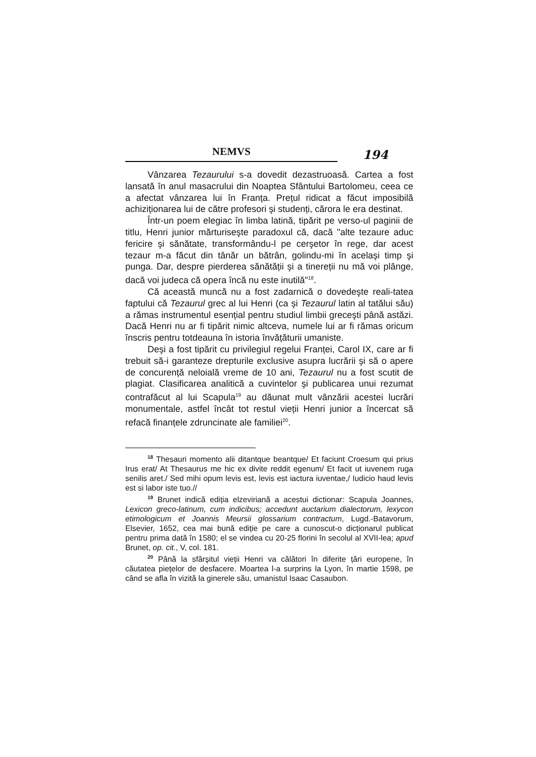NEMVS
194
Vânzarea Tezaurului s-a dovedit dezastruoasă. Cartea a fost lansată în anul masacrului din Noaptea Sfântului Bartolomeu, ceea ce a afectat vânzarea lui în Franța. Prețul ridicat a făcut imposibilă achiziționarea lui de către profesori şi studenți, cărora le era destinat.
Într-un poem elegiac în limba latină, tipărit pe verso-ul paginii de titlu, Henri junior mărturiseşte paradoxul că, dacă "alte tezaure aduc fericire şi sănătate, transformându-l pe cerşetor în rege, dar acest tezaur m-a făcut din tânăr un bătrân, golindu-mi în acelaşi timp şi punga. Dar, despre pierderea sănătății şi a tinereții nu mă voi plânge, dacă voi judeca că opera încă nu este inutilă"<sup>18</sup>.
Că această muncă nu a fost zadarnică o dovedeşte reali-tatea faptului că Tezaurul grec al lui Henri (ca şi Tezaurul latin al tatălui său) a rămas instrumentul esențial pentru studiul limbii greceşti până astăzi. Dacă Henri nu ar fi tipărit nimic altceva, numele lui ar fi rămas oricum înscris pentru totdeauna în istoria învățăturii umaniste.
Deşi a fost tipărit cu privilegiul regelui Franței, Carol IX, care ar fi trebuit să-i garanteze drepturile exclusive asupra lucrării şi să o apere de concurență neloială vreme de 10 ani, Tezaurul nu a fost scutit de plagiat. Clasificarea analitică a cuvintelor şi publicarea unui rezumat contrafăcut al lui Scapula<sup>19</sup> au dăunat mult vânzării acestei lucrări monumentale, astfel încât tot restul vieții Henri junior a încercat să refacă finanțele zdruncinate ale familiei<sup>20</sup>.
<sup>18</sup> Thesauri momento alii ditantque beantque/ Et faciunt Croesum qui prius Irus erat/ At Thesaurus me hic ex divite reddit egenum/ Et facit ut iuvenem ruga senilis aret./ Sed mihi opum levis est, levis est iactura iuventae,/ Iudicio haud levis est si labor iste tuo.//
<sup>19</sup> Brunet indică ediția elzeviriană a acestui dictionar: Scapula Joannes, Lexicon greco-latinum, cum indicibus; accedunt auctarium dialectorum, lexycon etimologicum et Joannis Meursii glossarium contractum, Lugd.-Batavorum, Elsevier, 1652, cea mai bună ediție pe care a cunoscut-o dicționarul publicat pentru prima dată în 1580; el se vindea cu 20-25 florini în secolul al XVII-lea; apud Brunet, op. cit., V, col. 181.
<sup>20</sup> Până la sfârşitul vieții Henri va călători în diferite țări europene, în căutatea piețelor de desfacere. Moartea l-a surprins la Lyon, în martie 1598, pe când se afla în vizită la ginerele său, umanistul Isaac Casaubon.